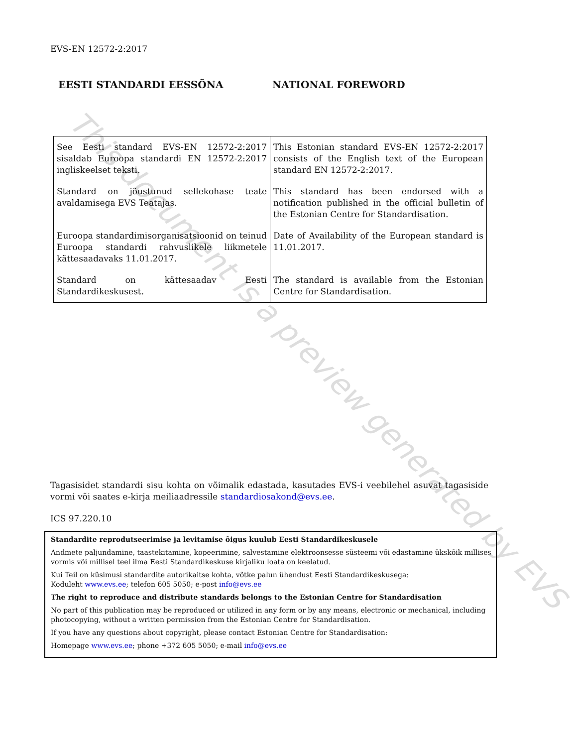This document is a preview generated by EVS
EVS-EN 12572-2:2017
EESTI STANDARDI EESSÕNA NATIONAL FOREWORD
| See Eesti standard EVS-EN 12572-2:2017 sisaldab Euroopa standardi EN 12572-2:2017 ingliskeelset teksti. | This Estonian standard EVS-EN 12572-2:2017 consists of the English text of the European standard EN 12572-2:2017. |
| Standard on jõustunud sellekohase teate avaldamisega EVS Teatajas. | This standard has been endorsed with a notification published in the official bulletin of the Estonian Centre for Standardisation. |
| Euroopa standardimisorganisatsioonid on teinud Euroopa standardi rahvuslikele liikmetele kättesaadavaks 11.01.2017. | Date of Availability of the European standard is 11.01.2017. |
| Standard on kättesaadav Eesti Standardikeskusest. | The standard is available from the Estonian Centre for Standardisation. |
Tagasisidet standardi sisu kohta on võimalik edastada, kasutades EVS-i veebilehel asuvat tagasiside vormi või saates e-kirja meiliaadressile standardiosakond@evs.ee.
ICS 97.220.10
Standardite reprodutseerimise ja levitamise õigus kuulub Eesti Standardikeskusele
Andmete paljundamine, taastekitamine, kopeerimine, salvestamine elektroonsesse süsteemi või edastamine ükskõik millises vormis või millisel teel ilma Eesti Standardikeskuse kirjaliku loata on keelatud.
Kui Teil on küsimusi standardite autorikaitse kohta, võtke palun ühendust Eesti Standardikeskusega:
Koduleht www.evs.ee; telefon 605 5050; e-post info@evs.ee
The right to reproduce and distribute standards belongs to the Estonian Centre for Standardisation
No part of this publication may be reproduced or utilized in any form or by any means, electronic or mechanical, including photocopying, without a written permission from the Estonian Centre for Standardisation.
If you have any questions about copyright, please contact Estonian Centre for Standardisation:
Homepage www.evs.ee; phone +372 605 5050; e-mail info@evs.ee